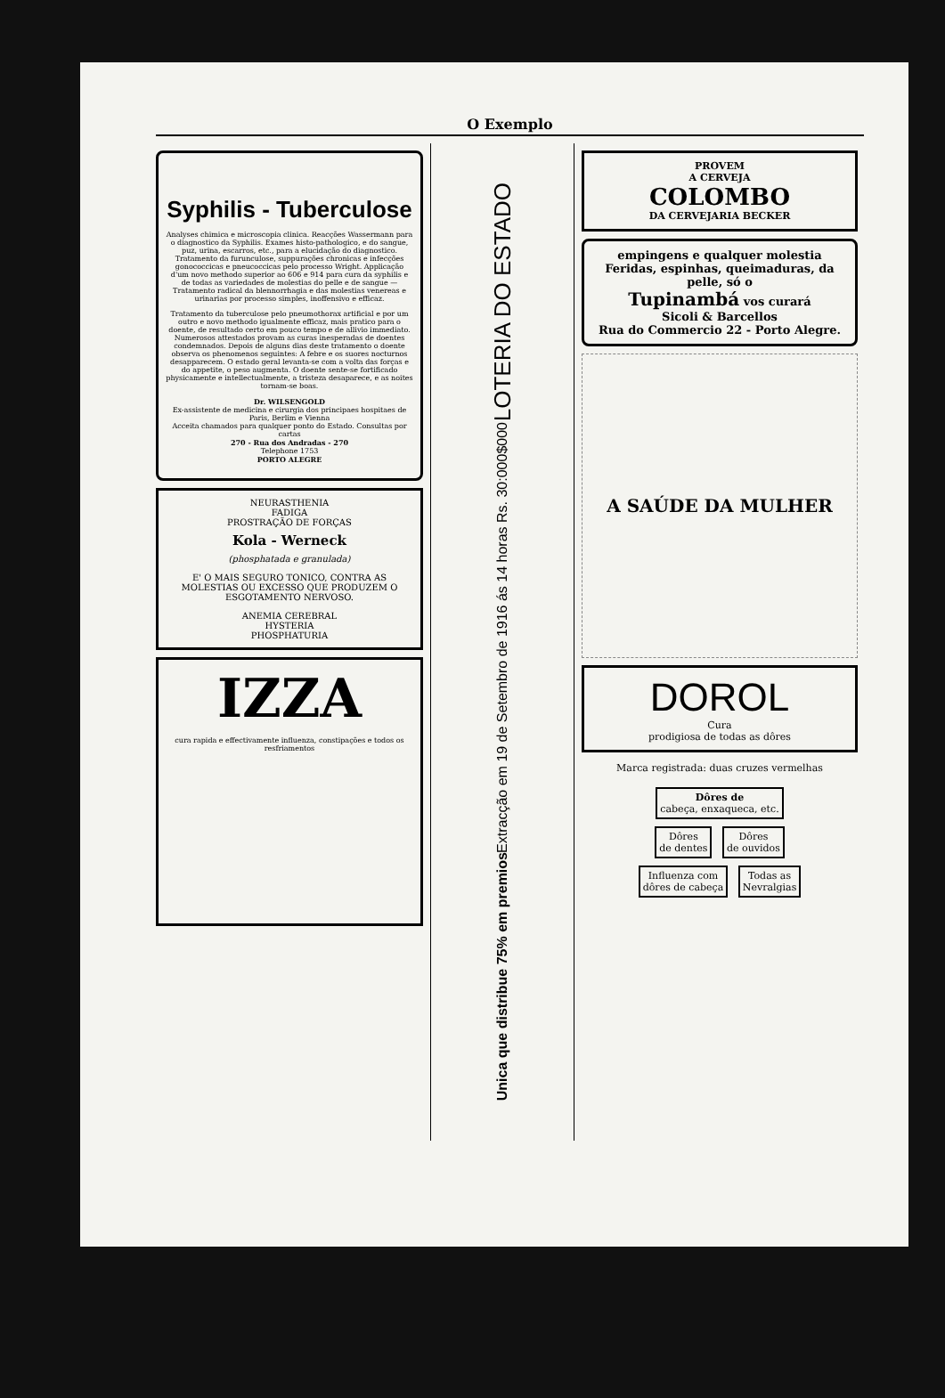O Exemplo
Syphilis - Tuberculose
Analyses chimica e microscopia clinica. Reacções Wassermann para o diagnostico da Syphilis. Exames histo-pathologico, e do sangue, puz, urina, escarros, etc., para a elucidação do diagnostico. Tratamento da furunculose, suppurações chronicas e infecções gonococcicas e pneucoccicas pelo processo Wright. Applicação d'um novo methodo superior ao 606 e 914 para cura da syphilis e de todas as variedades de molestias do pelle e de sangue — Tratamento radical da blennorrhagia e das molestias venereas e urinarias por processo simples, inoffensivo e efficaz.
Tratamento da tuberculose pelo pneumothorax artificial e por um outro e novo methodo igualmente efficaz, mais pratico para o doente, de resultado certo em pouco tempo e de allivio immediato. Numerosos attestados provam as curas inesperadas de doentes condemnados. Depois de alguns dias deste tratamento o doente observa os phenomenos seguintes: A febre e os suores nocturnos desapparecem. O estado geral levanta-se com a volta das forças e do appetite, o peso augmenta. O doente sente-se fortificado physicamente e intellectualmente, a tristeza desaparece, e as noites tornam-se boas.
Dr. WILSENGOLD
Ex-assistente de medicina e cirurgia dos principaes hospitaes de Paris, Berlim e Vienna
Acceita chamados para qualquer ponto do Estado. Consultas por cartas
270 - Rua dos Andradas - 270
Telephone 1753
PORTO ALEGRE
NEURASTHENIA
FADIGA
PROSTRAÇÃO DE FORÇAS
Kola - Werneck
(phosphatada e granulada)
E' O MAIS SEGURO TONICO, CONTRA AS MOLESTIAS OU EXCESSO QUE PRODUZEM O ESGOTAMENTO NERVOSO.
ANEMIA CEREBRAL
HYSTERIA
PHOSPHATURIA
IZZA
cura rapida e effectivamente influenza, constipações e todos os resfriamentos
LOTERIA DO ESTADO
Extracção em 19 de Setembro de 1916 ás 14 horas Rs. 30:000$000
Unica que distribue 75% em premios
PROVEM
A CERVEJA
COLOMBO
DA CERVEJARIA BECKER
empingens e qualquer molestia Feridas, espinhas, queimaduras, da pelle, só o
Tupinambá vos curará
Sicoli & Barcellos
Rua do Commercio 22 - Porto Alegre.
A SAÚDE DA MULHER
DOROL
Cura
prodigiosa de todas as dôres
Marca registrada: duas cruzes vermelhas
Dôres de
cabeça, enxaqueca, etc.
Dôres
de dentes Dôres
de ouvidos
Influenza com
dôres de cabeça Todas as
Nevralgias